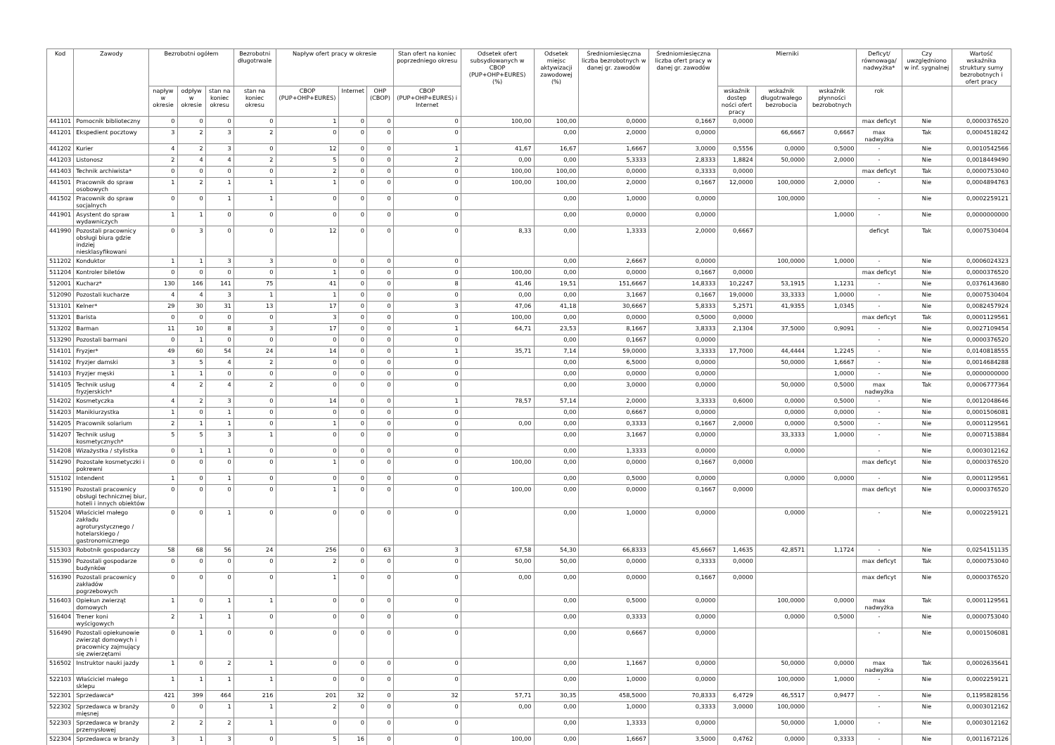| Kod | Zawody | Bezrobotni ogółem | | | Bezrobotni długotrwale | Napływ ofert pracy w okresie | | | Stan ofert na koniec poprzedniego okresu | Odsetek ofert subsydiowanych w CBOP (PUP+OHP+EURES) (%) | Odsetek miejsc aktywizacji zawodowej (%) | Średniomiesięczna liczba bezrobotnych w danej gr. zawodów | Średniomiesięczna liczba ofert pracy w danej gr. zawodów | Mierniki | | | Deficyt/ równowaga/ nadwyżka* | Czy uwzględniono w inf. sygnalnej | Wartość wskaźnika struktury sumy bezrobotnych i ofert pracy |
| --- | --- | --- | --- | --- | --- | --- | --- | --- | --- | --- | --- | --- | --- | --- | --- | --- | --- | --- | --- |
| | | napływ w okresie | odpływ w okresie | stan na koniec okresu | stan na koniec okresu | CBOP (PUP+OHP+EURES) | Internet | OHP (CBOP) | CBOP (PUP+OHP+EURES) i Internet | | | | | wskaźnik dostęp ności ofert pracy | wskaźnik długotrwałego bezrobocia | wskaźnik płynności bezrobotnych | rok | | |
| 441101 | Pomocnik biblioteczny | 0 | 0 | 0 | 0 | 1 | 0 | 0 | 0 | 100,00 | 100,00 | 0,0000 | 0,1667 | 0,0000 | | | max deficyt | Nie | 0,0000376520 |
| 441201 | Ekspedient pocztowy | 3 | 2 | 3 | 2 | 0 | 0 | 0 | 0 | | 0,00 | 2,0000 | 0,0000 | | 66,6667 | 0,6667 | max nadwyżka | Tak | 0,0004518242 |
| 441202 | Kurier | 4 | 2 | 3 | 0 | 12 | 0 | 0 | 1 | 41,67 | 16,67 | 1,6667 | 3,0000 | 0,5556 | 0,0000 | 0,5000 | - | Nie | 0,0010542566 |
| 441203 | Listonosz | 2 | 4 | 4 | 2 | 5 | 0 | 0 | 2 | 0,00 | 0,00 | 5,3333 | 2,8333 | 1,8824 | 50,0000 | 2,0000 | - | Nie | 0,0018449490 |
| 441403 | Technik archiwista* | 0 | 0 | 0 | 0 | 2 | 0 | 0 | 0 | 100,00 | 100,00 | 0,0000 | 0,3333 | 0,0000 | | | max deficyt | Tak | 0,0000753040 |
| 441501 | Pracownik do spraw osobowych | 1 | 2 | 1 | 1 | 1 | 0 | 0 | 0 | 100,00 | 100,00 | 2,0000 | 0,1667 | 12,0000 | 100,0000 | 2,0000 | - | Nie | 0,0004894763 |
| 441502 | Pracownik do spraw socjalnych | 0 | 0 | 1 | 1 | 0 | 0 | 0 | 0 | | 0,00 | 1,0000 | 0,0000 | | 100,0000 | | - | Nie | 0,0002259121 |
| 441901 | Asystent do spraw wydawniczych | 1 | 1 | 0 | 0 | 0 | 0 | 0 | 0 | | 0,00 | 0,0000 | 0,0000 | | | 1,0000 | - | Nie | 0,0000000000 |
| 441990 | Pozostali pracownicy obsługi biura gdzie indziej niesklasyfikowani | 0 | 3 | 0 | 0 | 12 | 0 | 0 | 0 | 8,33 | 0,00 | 1,3333 | 2,0000 | 0,6667 | | | deficyt | Tak | 0,0007530404 |
| 511202 | Konduktor | 1 | 1 | 3 | 3 | 0 | 0 | 0 | 0 | | 0,00 | 2,6667 | 0,0000 | | 100,0000 | 1,0000 | - | Nie | 0,0006024323 |
| 511204 | Kontroler biletów | 0 | 0 | 0 | 0 | 1 | 0 | 0 | 0 | 100,00 | 0,00 | 0,0000 | 0,1667 | 0,0000 | | | max deficyt | Nie | 0,0000376520 |
| 512001 | Kucharz* | 130 | 146 | 141 | 75 | 41 | 0 | 0 | 8 | 41,46 | 19,51 | 151,6667 | 14,8333 | 10,2247 | 53,1915 | 1,1231 | - | Nie | 0,0376143680 |
| 512090 | Pozostali kucharze | 4 | 4 | 3 | 1 | 1 | 0 | 0 | 0 | 0,00 | 0,00 | 3,1667 | 0,1667 | 19,0000 | 33,3333 | 1,0000 | - | Nie | 0,0007530404 |
| 513101 | Kelner* | 29 | 30 | 31 | 13 | 17 | 0 | 0 | 3 | 47,06 | 41,18 | 30,6667 | 5,8333 | 5,2571 | 41,9355 | 1,0345 | - | Nie | 0,0082457924 |
| 513201 | Barista | 0 | 0 | 0 | 0 | 3 | 0 | 0 | 0 | 100,00 | 0,00 | 0,0000 | 0,5000 | 0,0000 | | | max deficyt | Tak | 0,0001129561 |
| 513202 | Barman | 11 | 10 | 8 | 3 | 17 | 0 | 0 | 1 | 64,71 | 23,53 | 8,1667 | 3,8333 | 2,1304 | 37,5000 | 0,9091 | - | Nie | 0,0027109454 |
| 513290 | Pozostali barmani | 0 | 1 | 0 | 0 | 0 | 0 | 0 | 0 | | 0,00 | 0,1667 | 0,0000 | | | | - | Nie | 0,0000376520 |
| 514101 | Fryzjer* | 49 | 60 | 54 | 24 | 14 | 0 | 0 | 1 | 35,71 | 7,14 | 59,0000 | 3,3333 | 17,7000 | 44,4444 | 1,2245 | - | Nie | 0,0140818555 |
| 514102 | Fryzjer damski | 3 | 5 | 4 | 2 | 0 | 0 | 0 | 0 | | 0,00 | 6,5000 | 0,0000 | | 50,0000 | 1,6667 | - | Nie | 0,0014684288 |
| 514103 | Fryzjer męski | 1 | 1 | 0 | 0 | 0 | 0 | 0 | 0 | | 0,00 | 0,0000 | 0,0000 | | | 1,0000 | - | Nie | 0,0000000000 |
| 514105 | Technik usług fryzjerskich* | 4 | 2 | 4 | 2 | 0 | 0 | 0 | 0 | | 0,00 | 3,0000 | 0,0000 | | 50,0000 | 0,5000 | max nadwyżka | Tak | 0,0006777364 |
| 514202 | Kosmetyczka | 4 | 2 | 3 | 0 | 14 | 0 | 0 | 1 | 78,57 | 57,14 | 2,0000 | 3,3333 | 0,6000 | 0,0000 | 0,5000 | - | Nie | 0,0012048646 |
| 514203 | Manikiurzystka | 1 | 0 | 1 | 0 | 0 | 0 | 0 | 0 | | 0,00 | 0,6667 | 0,0000 | | 0,0000 | 0,0000 | - | Nie | 0,0001506081 |
| 514205 | Pracownik solarium | 2 | 1 | 1 | 0 | 1 | 0 | 0 | 0 | 0,00 | 0,00 | 0,3333 | 0,1667 | 2,0000 | 0,0000 | 0,5000 | - | Nie | 0,0001129561 |
| 514207 | Technik usług kosmetycznych* | 5 | 5 | 3 | 1 | 0 | 0 | 0 | 0 | | 0,00 | 3,1667 | 0,0000 | | 33,3333 | 1,0000 | - | Nie | 0,0007153884 |
| 514208 | Wizażystka / stylistka | 0 | 1 | 1 | 0 | 0 | 0 | 0 | 0 | | 0,00 | 1,3333 | 0,0000 | | 0,0000 | | - | Nie | 0,0003012162 |
| 514290 | Pozostałe kosmetyczki i pokrewni | 0 | 0 | 0 | 0 | 1 | 0 | 0 | 0 | 100,00 | 0,00 | 0,0000 | 0,1667 | 0,0000 | | | max deficyt | Nie | 0,0000376520 |
| 515102 | Intendent | 1 | 0 | 1 | 0 | 0 | 0 | 0 | 0 | | 0,00 | 0,5000 | 0,0000 | | 0,0000 | 0,0000 | - | Nie | 0,0001129561 |
| 515190 | Pozostali pracownicy obsługi technicznej biur, hoteli i innych obiektów | 0 | 0 | 0 | 0 | 1 | 0 | 0 | 0 | 100,00 | 0,00 | 0,0000 | 0,1667 | 0,0000 | | | max deficyt | Nie | 0,0000376520 |
| 515204 | Właściciel małego zakładu agroturystycznego / hotelarskiego / gastronomicznego | 0 | 0 | 1 | 0 | 0 | 0 | 0 | 0 | | 0,00 | 1,0000 | 0,0000 | | 0,0000 | | - | Nie | 0,0002259121 |
| 515303 | Robotnik gospodarczy | 58 | 68 | 56 | 24 | 256 | 0 | 63 | 3 | 67,58 | 54,30 | 66,8333 | 45,6667 | 1,4635 | 42,8571 | 1,1724 | - | Nie | 0,0254151135 |
| 515390 | Pozostali gospodarze budynków | 0 | 0 | 0 | 0 | 2 | 0 | 0 | 0 | 50,00 | 50,00 | 0,0000 | 0,3333 | 0,0000 | | | max deficyt | Tak | 0,0000753040 |
| 516390 | Pozostali pracownicy zakładów pogrzebowych | 0 | 0 | 0 | 0 | 1 | 0 | 0 | 0 | 0,00 | 0,00 | 0,0000 | 0,1667 | 0,0000 | | | max deficyt | Nie | 0,0000376520 |
| 516403 | Opiekun zwierząt domowych | 1 | 0 | 1 | 1 | 0 | 0 | 0 | 0 | | 0,00 | 0,5000 | 0,0000 | | 100,0000 | 0,0000 | max nadwyżka | Tak | 0,0001129561 |
| 516404 | Trener koni wyścigowych | 2 | 1 | 1 | 0 | 0 | 0 | 0 | 0 | | 0,00 | 0,3333 | 0,0000 | | 0,0000 | 0,5000 | - | Nie | 0,0000753040 |
| 516490 | Pozostali opiekunowie zwierząt domowych i pracownicy zajmujący się zwierzętami | 0 | 1 | 0 | 0 | 0 | 0 | 0 | 0 | | 0,00 | 0,6667 | 0,0000 | | | | - | Nie | 0,0001506081 |
| 516502 | Instruktor nauki jazdy | 1 | 0 | 2 | 1 | 0 | 0 | 0 | 0 | | 0,00 | 1,1667 | 0,0000 | | 50,0000 | 0,0000 | max nadwyżka | Tak | 0,0002635641 |
| 522103 | Właściciel małego sklepu | 1 | 1 | 1 | 1 | 0 | 0 | 0 | 0 | | 0,00 | 1,0000 | 0,0000 | | 100,0000 | 1,0000 | - | Nie | 0,0002259121 |
| 522301 | Sprzedawca* | 421 | 399 | 464 | 216 | 201 | 32 | 0 | 32 | 57,71 | 30,35 | 458,5000 | 70,8333 | 6,4729 | 46,5517 | 0,9477 | - | Nie | 0,1195828156 |
| 522302 | Sprzedawca w branży mięsnej | 0 | 0 | 1 | 1 | 2 | 0 | 0 | 0 | 0,00 | 0,00 | 1,0000 | 0,3333 | 3,0000 | 100,0000 | | - | Nie | 0,0003012162 |
| 522303 | Sprzedawca w branży przemysłowej | 2 | 2 | 2 | 1 | 0 | 0 | 0 | 0 | | 0,00 | 1,3333 | 0,0000 | | 50,0000 | 1,0000 | - | Nie | 0,0003012162 |
| 522304 | Sprzedawca w branży | 3 | 1 | 3 | 0 | 5 | 16 | 0 | 0 | 100,00 | 0,00 | 1,6667 | 3,5000 | 0,4762 | 0,0000 | 0,3333 | - | Nie | 0,0011672126 |